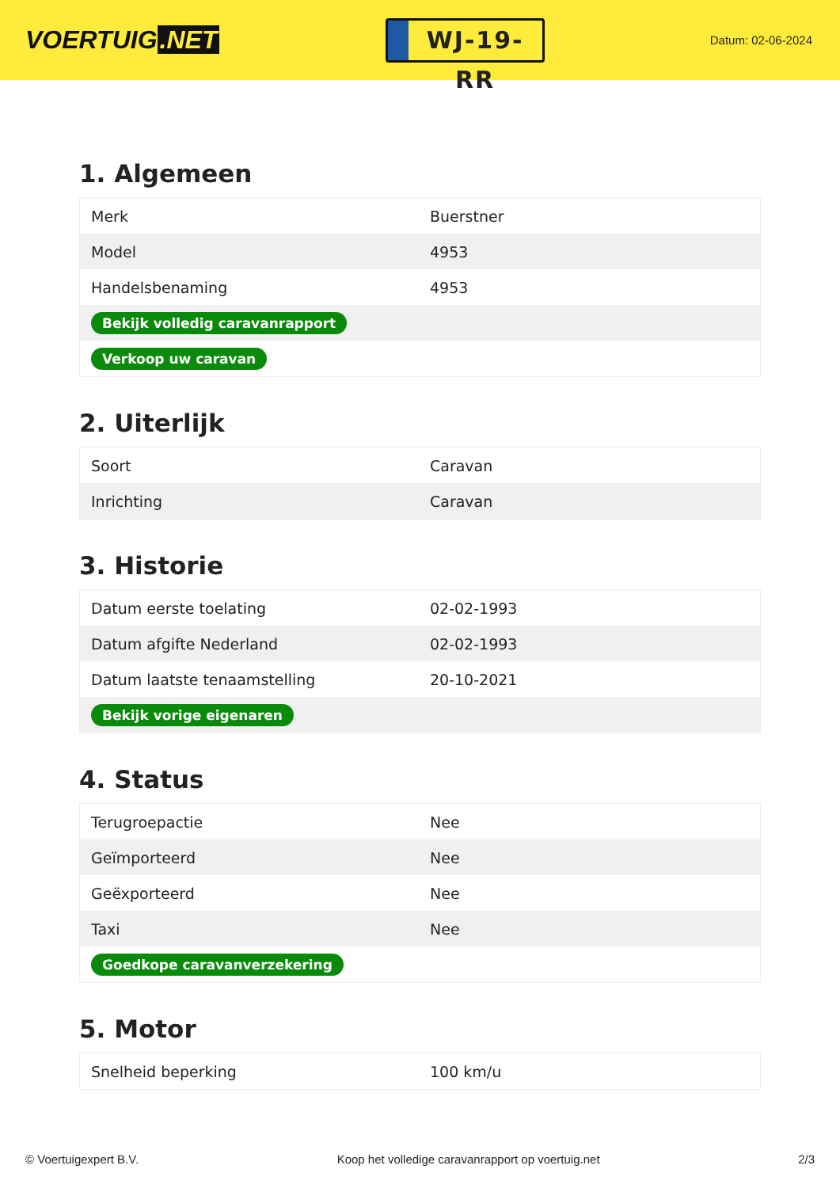VOERTUIG.NET
WJ-19-RR
Datum: 02-06-2024
1. Algemeen
| Merk | Buerstner |
| Model | 4953 |
| Handelsbenaming | 4953 |
| Bekijk volledig caravanrapport | |
| Verkoop uw caravan | |
2. Uiterlijk
| Soort | Caravan |
| Inrichting | Caravan |
3. Historie
| Datum eerste toelating | 02-02-1993 |
| Datum afgifte Nederland | 02-02-1993 |
| Datum laatste tenaamstelling | 20-10-2021 |
| Bekijk vorige eigenaren | |
4. Status
| Terugroepactie | Nee |
| Geïmporteerd | Nee |
| Geëxporteerd | Nee |
| Taxi | Nee |
| Goedkope caravanverzekering | |
5. Motor
| Snelheid beperking | 100 km/u |
© Voertuigexpert B.V. Koop het volledige caravanrapport op voertuig.net 2/3